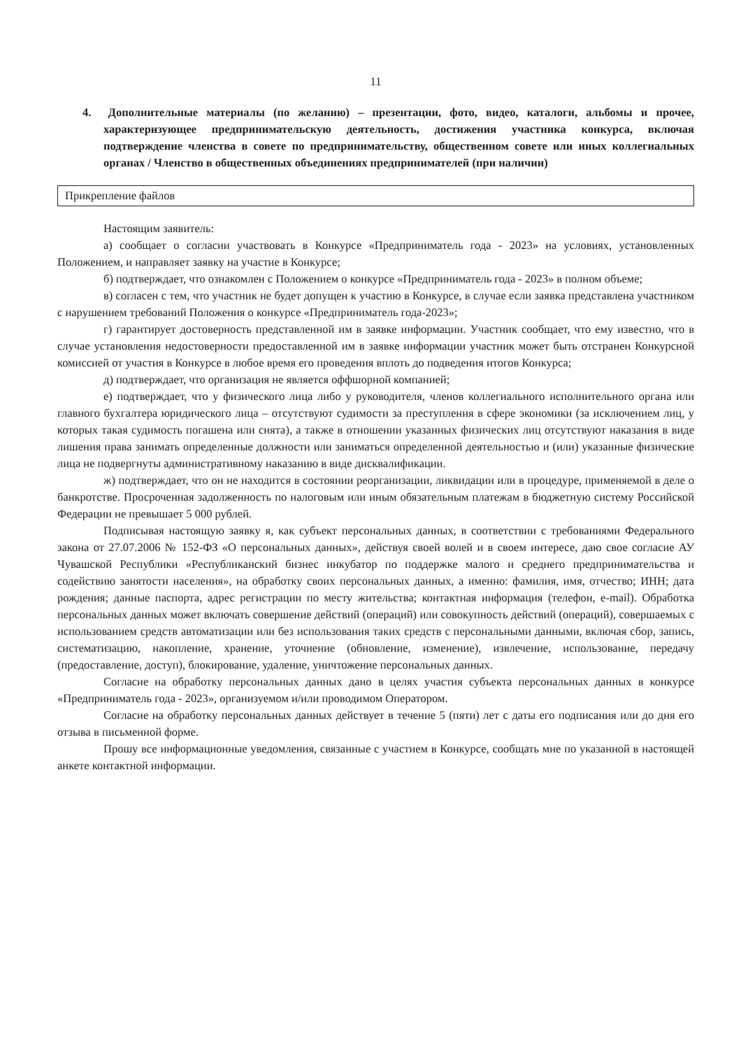11
4. Дополнительные материалы (по желанию) – презентации, фото, видео, каталоги, альбомы и прочее, характеризующее предпринимательскую деятельность, достижения участника конкурса, включая подтверждение членства в совете по предпринимательству, общественном совете или иных коллегиальных органах / Членство в общественных объединениях предпринимателей (при наличии)
| Прикрепление файлов |
Настоящим заявитель:
а) сообщает о согласии участвовать в Конкурсе «Предприниматель года - 2023» на условиях, установленных Положением, и направляет заявку на участие в Конкурсе;
б) подтверждает, что ознакомлен с Положением о конкурсе «Предприниматель года - 2023» в полном объеме;
в) согласен с тем, что участник не будет допущен к участию в Конкурсе, в случае если заявка представлена участником с нарушением требований Положения о конкурсе «Предприниматель года-2023»;
г) гарантирует достоверность представленной им в заявке информации. Участник сообщает, что ему известно, что в случае установления недостоверности предоставленной им в заявке информации участник может быть отстранен Конкурсной комиссией от участия в Конкурсе в любое время его проведения вплоть до подведения итогов Конкурса;
д) подтверждает, что организация не является оффшорной компанией;
е) подтверждает, что у физического лица либо у руководителя, членов коллегиального исполнительного органа или главного бухгалтера юридического лица – отсутствуют судимости за преступления в сфере экономики (за исключением лиц, у которых такая судимость погашена или снята), а также в отношении указанных физических лиц отсутствуют наказания в виде лишения права занимать определенные должности или заниматься определенной деятельностью и (или) указанные физические лица не подвергнуты административному наказанию в виде дисквалификации.
ж) подтверждает, что он не находится в состоянии реорганизации, ликвидации или в процедуре, применяемой в деле о банкротстве. Просроченная задолженность по налоговым или иным обязательным платежам в бюджетную систему Российской Федерации не превышает 5 000 рублей.
Подписывая настоящую заявку я, как субъект персональных данных, в соответствии с требованиями Федерального закона от 27.07.2006 № 152-ФЗ «О персональных данных», действуя своей волей и в своем интересе, даю свое согласие АУ Чувашской Республики «Республиканский бизнес инкубатор по поддержке малого и среднего предпринимательства и содействию занятости населения», на обработку своих персональных данных, а именно: фамилия, имя, отчество; ИНН; дата рождения; данные паспорта, адрес регистрации по месту жительства; контактная информация (телефон, e-mail). Обработка персональных данных может включать совершение действий (операций) или совокупность действий (операций), совершаемых с использованием средств автоматизации или без использования таких средств с персональными данными, включая сбор, запись, систематизацию, накопление, хранение, уточнение (обновление, изменение), извлечение, использование, передачу (предоставление, доступ), блокирование, удаление, уничтожение персональных данных.
Согласие на обработку персональных данных дано в целях участия субъекта персональных данных в конкурсе «Предприниматель года - 2023», организуемом и/или проводимом Оператором.
Согласие на обработку персональных данных действует в течение 5 (пяти) лет с даты его подписания или до дня его отзыва в письменной форме.
Прошу все информационные уведомления, связанные с участием в Конкурсе, сообщать мне по указанной в настоящей анкете контактной информации.